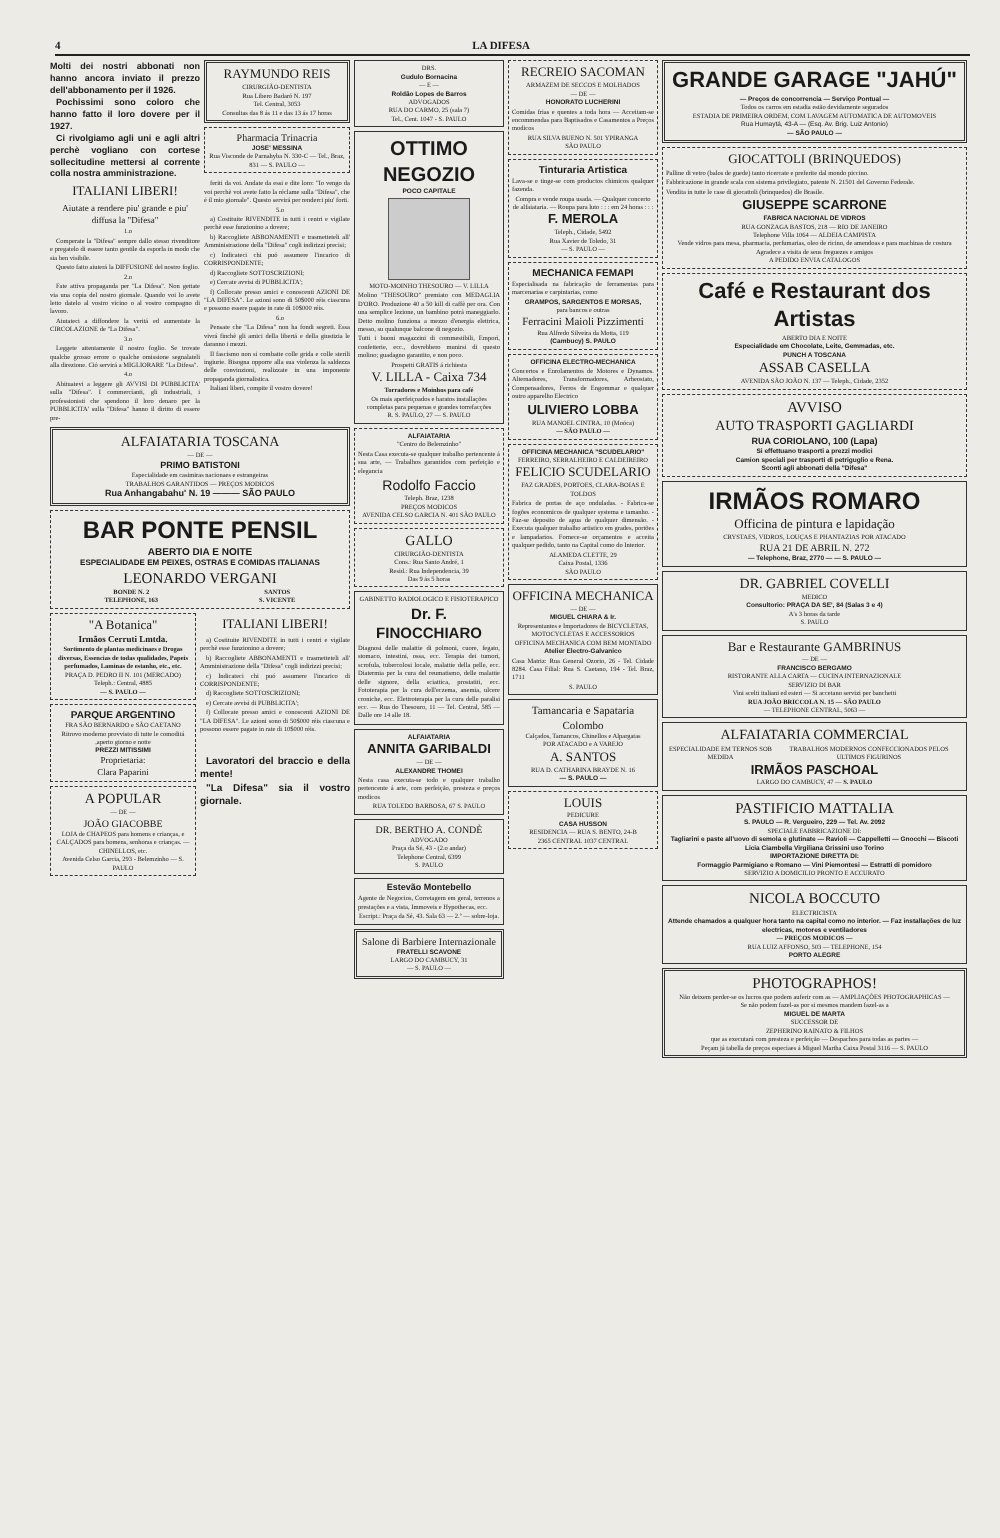4 LA DIFESA
Molti dei nostri abbonati non hanno ancora inviato il prezzo dell'abbonamento per il 1926.
Pochissimi sono coloro che hanno fatto il loro dovere per il 1927.
Ci rivolgiamo agli uni e agli altri perchè vogliano con cortese sollecitudine mettersi al corrente colla nostra amministrazione.
ITALIANI LIBERI!
Aiutate a rendere piu' grande e piu' diffusa la "Difesa"
1.o
Comperate la "Difesa" sempre dallo stesso rivenditore e pregatelo di essere tanto gentile da esporla in modo che sia ben visibile.
Questo fatto aiuterá la DIFFUSIONE del nostro foglio.
2.o
Fate attiva propaganda per "La Difesa". Non gettate via una copia del nostro giornale. Quando voi lo avete letto datelo al vostro vicino o al vostro compagno di lavoro.
Aiutateci a diffondere la veritá ed aumentate la CIRCOLAZIONE de "La Difesa".
3.o
Leggete attentamente il nostro foglio. Se trovate qualche grosso errore o qualche omissione segnalateli alla direzione. Ció servirá a MIGLIORARE "La Difesa".
4.o
Abituatevi a leggere gli AVVISI DI PUBBLICITA' sulla "Difesa". I commercianti, gli industriali, i professionisti che spendono il loro denaro per la PUBBLICITA' sulla "Difesa" hanno il diritto di essere pre-
RAYMUNDO REIS
CIRURGIÃO-DENTISTA
Rua Libero Badaró N. 197
Tel. Central, 3053
Consultas das 8 ás 11 e das 13 ás 17 horas
Pharmacia Trinacria
JOSE' MESSINA
Rua Visconde de Parnahyba N. 330-C — Tel., Braz, 831 — S. PAULO —
feriti da voi. Andate da essi e dite loro: "Io vengo da voi perchè voi avete fatto la réclame sulla "Difesa", che é il mio giornale". Questo servirá per renderci piu' forti.
5.o
a) Costituite RIVENDITE in tutti i centri e vigilate perchè esse funzionino a dovere;
b) Raccogliete ABBONAMENTI e trasmetteteli all' Amministrazione della "Difesa" cogli indirizzi precisi;
c) Indicateci chi puó assumere l'incarico di CORRISPONDENTE;
d) Raccogliete SOTTOSCRIZIONI;
e) Cercate avvisi di PUBBLICITA';
f) Collocate presso amici e conoscenti AZIONI DE "LA DIFESA". Le azioni sono di 50$000 réis ciascuna e possono essere pagate in rate di 10$000 réis.
6.o
Pensate che "La Difesa" non ha fondi segreti. Essa vivrá finchè gli amici della libertá e della giustizia le daranno i mezzi.
Il fascismo non si combatte colle grida e colle sterili ingiurie. Bisogna opporre alla sua violenza la saldezza delle convinzioni, realizzate in una imponente propaganda giornalistica.
Italiani liberi, compite il vostro dovere!
ALFAIATARIA TOSCANA
— DE —
PRIMO BATISTONI
Especialidade em casimiras nacionaes e estrangeiras
TRABALHOS GARANTIDOS — PREÇOS MODICOS
Rua Anhangabahu' N. 19 ——— SÃO PAULO
BAR PONTE PENSIL
ABERTO DIA E NOITE
ESPECIALIDADE EM PEIXES, OSTRAS E COMIDAS ITALIANAS
LEONARDO VERGANI
BONDE N. 2
TELEPHONE, 163 SANTOS
S. VICENTE
"A Botanica"
Irmãos Cerruti Lmtda.
Sortimento de plantas medicinaes e Drogas diversas, Essencias de todas qualidades, Papeis perfumados, Laminas de estanho, etc., etc.
PRAÇA D. PEDRO II N. 101 (MERCADO)
Teleph.: Central, 4885
— S. PAULO —
PARQUE ARGENTINO
FRA SÃO BERNARDO e SÃO CAETANO
Ritrovo moderno provvisto di tutte le comoditá ,aperto giorno e notte
PREZZI MITISSIMI
Proprietaria:
Clara Paparini
A POPULAR
— DE —
JOÃO GIACOBBE
LOJA de CHAPEOS para homens e crianças, e CALÇADOS para homens, senhoras e crianças. — CHINELLOS, etc.
Avenida Celso Garcia, 293 - Belemzinho — S. PAULO
ITALIANI LIBERI!
a) Costituite RIVENDITE in tutti i centri e vigilate perchè esse funzionino a dovere;
b) Raccogliete ABBONAMENTI e trasmetteteli all' Amministrazione della "Difesa" cogli indirizzi precisi;
c) Indicateci chi puó assumere l'incarico di CORRISPONDENTE;
d) Raccogliete SOTTOSCRIZIONI;
e) Cercate avvisi di PUBBLICITA';
f) Collocate presso amici e conoscenti AZIONI DE "LA DIFESA". Le azioni sono di 50$000 réis ciascuna e possono essere pagate in rate di 10$000 réis.
Lavoratori del braccio e della mente!
"La Difesa" sia il vostro giornale.
DRS.
Gudulo Bornacina
— E —
Roldão Lopes de Barros
ADVOGADOS
RUA DO CARMO, 25 (sala 7)
Tel., Cent. 1047 - S. PAULO
OTTIMO NEGOZIO
POCO CAPITALE
MOTO-MOINHO THESOURO — V. LILLA
Molino "THESOURO" premiato con MEDAGLIA D'ORO. Produzione 40 a 50 kill di caffè per ora. Con una semplice lezione, un bambino potrá maneggiarlo. Detto molino funziona a mezzo d'energia elettrica, messo, su qualunque balcone di negozio.
Tutti i buoni magazzini di commestibili, Emporì, confetterie, ecc., dovrebbero munirsi di questo molino; guadagno garantito, e non poco.
Prospetti GRATIS á richiesta
V. LILLA - Caixa 734
Torradores e Moinhos para café
Os mais aperfeiçoados e baratos installações completas para pequenas e grandes torrefacções
R. S. PAULO, 27 — S. PAULO
ALFAIATARIA
"Centro do Belemzinho"
Nesta Casa executa-se qualquer trabalho pertencente á sua arte, — Trabalhos garantidos com perfeição e elegancia
Rodolfo Faccio
Teleph. Braz, 1238
PREÇOS MODICOS
AVENIDA CELSO GARCIA N. 401 SÃO PAULO
GALLO
CIRURGIÃO-DENTISTA
Cons.: Rua Santo André, 1
Resid.: Rua Independencia, 39
Das 9 ás 5 horas
GABINETTO RADIOLOGICO E FISIOTERAPICO
Dr. F. FINOCCHIARO
Diagnosi delle malattie di polmoni, cuore, fegato, stomaco, intestini, ossa, ecc. Terapia dei tumori, scrofula, tubercolosi locale, malattie della pelle, ecc. Diatermia per la cura del reumatismo, delle malattie delle signore, della sciattica, prostatiti, ecc. Fototerapia per la cura dell'eczema, anemia, ulcere croniche, ecc. Elettroterapia per la cura delle paralisi ecc. — Rua do Thesouro, 11 — Tel. Central, 585 — Dalle ore 14 alle 18.
ALFAIATARIA
ANNITA GARIBALDI
— DE —
ALEXANDRE THOMEI
Nesta casa executa-se todo e qualquer trabalho pertencente á arte, com perfeição, presteza e preços modicos
RUA TOLEDO BARBOSA, 67 S. PAULO
DR. BERTHO A. CONDÈ
ADVOGADO
Praça da Sé, 43 - (2.o andar)
Telephone Central, 6399
S. PAULO
Estevão Montebello
Agente de Negocios, Corretagem em geral, terrenos a prestações e a vista, Immoveis e Hypothecas, ecc.
Escript.: Praça da Sé, 43. Sala 63 — 2.º — sobre-loja.
Salone di Barbiere Internazionale
FRATELLI SCAVONE
LARGO DO CAMBUCY, 31
— S. PAULO —
RECREIO SACOMAN
ARMAZEM DE SECCOS E MOLHADOS
— DE —
HONORATO LUCHERINI
Comidas frias e quentes a toda hora — Acceitam-se encommendas para Baptisados e Casamentos a Preços modicos
RUA SILVA BUENO N. 501 YPIRANGA
SÃO PAULO
Tinturaria Artistica
Lava-se e tinge-se com productos chimicos qualquer fazenda.
Compra e vende roupa usada. — Qualquer concerto de alfaiataria. — Roupa para luto : : : em 24 horas : : :
F. MEROLA
Teleph., Cidade, 5492
Rua Xavier de Toledo, 31
— S. PAULO —
MECHANICA FEMAPI
Especialisada na fabricação de ferramentas para marcenarias e carpintarias, como
GRAMPOS, SARGENTOS E MORSAS,
para bancos e outras
Ferracini Maioli Pizzimenti
Rua Alfredo Silveira da Motta, 119
(Cambucy) S. PAULO
OFFICINA ELECTRO-MECHANICA
Concertos e Enrolamentos de Motores e Dynamos. Alternadores, Transformadores, Arheostato, Compensadores, Ferros de Engommar e qualquer outro apparelho Electrico
ULIVIERO LOBBA
RUA MANOEL CINTRA, 10 (Moóca)
— SÃO PAULO —
OFFICINA MECHANICA "SCUDELARIO"
FERREIRO, SERRALHEIRO E CALDEIREIRO
FELICIO SCUDELARIO
FAZ GRADES, PORTOES, CLARA-BOIAS E TOLDOS
Fabrica de portas de aço onduladas. - Fabrica-se fogões economicos de qualquer systema e tamanho. - Faz-se deposito de agua de qualquer dimensão. - Executa qualquer trabalho artistico em grades, portões e lampadarios. Fornece-se orçamentos e acceita qualquer pedido, tanto na Capital como do Interior.
ALAMEDA CLETTE, 29
Caixa Postal, 1336
SÃO PAULO
OFFICINA MECHANICA
— DE —
MIGUEL CHIARA & Ir.
Representantes e Importadores de BICYCLETAS, MOTOCYCLETAS E ACCESSORIOS
OFFICINA MECHANICA COM BEM MONTADO
Atelier Electro-Galvanico
Casa Matriz: Rua General Ozorio, 26 - Tel. Cidade 8284. Casa Filial: Rua S. Caetano, 194 - Tel. Braz, 1711
S. PAULO
Tamancaria e Sapataria Colombo
Calçados, Tamancos, Chinellos e Alpargatas
POR ATACADO e A VAREJO
A. SANTOS
RUA D. CATHARINA BRAYDE N. 16
— S. PAULO —
LOUIS
PEDICURE
CASA HUSSON
RESIDENCIA — RUA S. BENTO, 24-B
2365 CENTRAL 1037 CENTRAL
GRANDE GARAGE "JAHÚ"
— Preços de concorrencia — Serviço Pontual —
Todos os carros em estadia estão devidamente segurados
ESTADIA DE PRIMEIRA ORDEM, COM LAVAGEM AUTOMATICA DE AUTOMOVEIS
Rua Humaytá, 43-A — (Esq. Av. Brig. Luiz Antonio)
— SÃO PAULO —
GIOCATTOLI (BRINQUEDOS)
Palline di vetro (balos de guede) tanto ricercate e preferite dal mondo piccino.
Fabbricazione in grande scala con sistema privilegiato, patente N. 21501 del Governo Federale.
Vendita in tutte le case di giocattoli (brinquedos) dle Brasile.
GIUSEPPE SCARRONE
FABRICA NACIONAL DE VIDROS
RUA GONZAGA BASTOS, 218 — RIO DE JANEIRO
Telephone Villa 1064 — ALDEIA CAMPISTA
Vende vidros para mesa, pharmacia, perfumarias, oleo de ricino, de amendoas e para machinas de costura
Agradece a visita de seus freguezes e amigos
A PEDIDO ENVIA CATALOGOS
Café e Restaurant dos Artistas
ABERTO DIA E NOITE
Especialidade em Chocolate, Leite, Gemmadas, etc.
PUNCH A TOSCANA
ASSAB CASELLA
AVENIDA SÃO JOÃO N. 137 — Teleph., Cidade, 2352
AVVISO
AUTO TRASPORTI GAGLIARDI
RUA CORIOLANO, 100 (Lapa)
Si effettuano trasporti a prezzi modici
Camion speciali per trasporti di petriguglio e Rena.
Sconti agli abbonati della "Difesa"
IRMÃOS ROMARO
Officina de pintura e lapidação
CRYSTAES, VIDROS, LOUÇAS E PHANTAZIAS POR ATACADO
RUA 21 DE ABRIL N. 272
— Telephone, Braz, 2770 — — S. PAULO —
DR. GABRIEL COVELLI
MEDICO
Consultorio: PRAÇA DA SE', 84 (Salas 3 e 4)
A's 3 horas da tarde
S. PAULO
Bar e Restaurante GAMBRINUS
— DE —
FRANCISCO BERGAMO
RISTORANTE ALLA CARTA — CUCINA INTERNAZIONALE
SERVIZIO DI BAR
Vini scelti italiani ed esteri — Si accetano servizi per banchetti
RUA JOÃO BRICCOLA N. 15 — SÃO PAULO
— TELEPHONE CENTRAL, 5063 —
ALFAIATARIA COMMERCIAL
ESPECIALIDADE EM TERNOS SOB MEDIDA TRABALHOS MODERNOS CONFECCIONADOS PELOS ULTIMOS FIGURINOS
IRMÃOS PASCHOAL
LARGO DO CAMBUCY, 47 — S. PAULO
PASTIFICIO MATTALIA
S. PAULO — R. Vergueiro, 229 — Tel. Av. 2092
SPECIALE FABBRICAZIONE DI:
Tagliarini e paste all'uovo di semola e glutinate — Ravioli — Cappelletti — Gnocchi — Biscoti Licia Ciambella Virgiliana Grissini uso Torino
IMPORTAZIONE DIRETTA DI:
Formaggio Parmigiano e Romano — Vini Piemontesi — Estratti di pomidoro
SERVIZIO A DOMICILIO PRONTO E ACCURATO
NICOLA BOCCUTO
ELECTRICISTA
Attende chamados a qualquer hora tanto na capital como no interior. — Faz installações de luz electricas, motores e ventiladores
— PREÇOS MODICOS —
RUA LUIZ AFFONSO, 503 — TELEPHONE, 154
PORTO ALEGRE
PHOTOGRAPHOS!
Não deixem perder-se os lucros que podem auferir com as — AMPLIAÇÕES PHOTOGRAPHICAS —
Se não podem fazel-as por si mesmos mandem fazel-as a
MIGUEL DE MARTA
SUCCESSOR DE
ZEPHERINO RAINATO & FILHOS
que as executará com presteza e perfeição — Despachos para todas as partes —
Peçam já tabella de preços especiaes á Miguel Martha Caixa Postal 3116 — S. PAULO